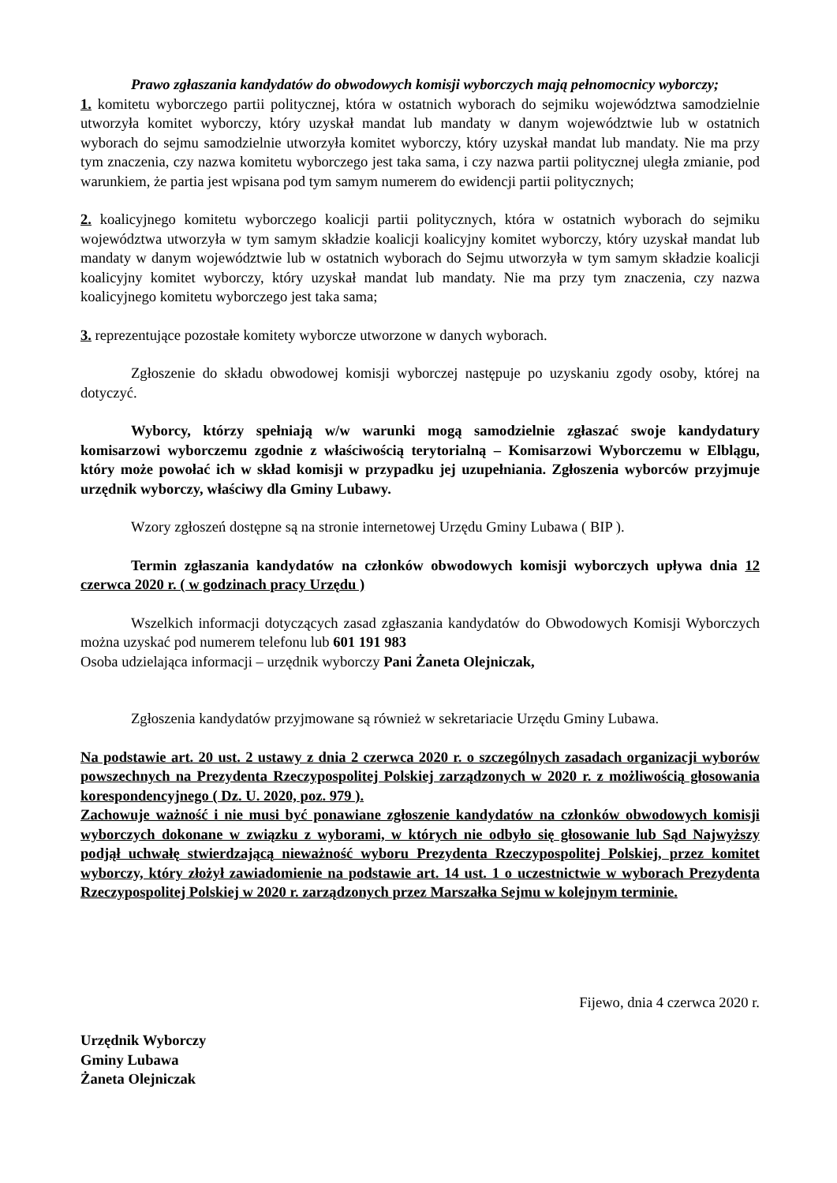Prawo zgłaszania kandydatów do obwodowych komisji wyborczych mają pełnomocnicy wyborczy;
1. komitetu wyborczego partii politycznej, która w ostatnich wyborach do sejmiku województwa samodzielnie utworzyła komitet wyborczy, który uzyskał mandat lub mandaty w danym województwie lub w ostatnich wyborach do sejmu samodzielnie utworzyła komitet wyborczy, który uzyskał mandat lub mandaty. Nie ma przy tym znaczenia, czy nazwa komitetu wyborczego jest taka sama, i czy nazwa partii politycznej uległa zmianie, pod warunkiem, że partia jest wpisana pod tym samym numerem do ewidencji partii politycznych;
2. koalicyjnego komitetu wyborczego koalicji partii politycznych, która w ostatnich wyborach do sejmiku województwa utworzyła w tym samym składzie koalicji koalicyjny komitet wyborczy, który uzyskał mandat lub mandaty w danym województwie lub w ostatnich wyborach do Sejmu utworzyła w tym samym składzie koalicji koalicyjny komitet wyborczy, który uzyskał mandat lub mandaty. Nie ma przy tym znaczenia, czy nazwa koalicyjnego komitetu wyborczego jest taka sama;
3. reprezentujące pozostałe komitety wyborcze utworzone w danych wyborach.
Zgłoszenie do składu obwodowej komisji wyborczej następuje po uzyskaniu zgody osoby, której na dotyczyć.
Wyborcy, którzy spełniają w/w warunki mogą samodzielnie zgłaszać swoje kandydatury komisarzowi wyborczemu zgodnie z właściwością terytorialną – Komisarzowi Wyborczemu w Elblągu, który może powołać ich w skład komisji w przypadku jej uzupełniania. Zgłoszenia wyborców przyjmuje urzędnik wyborczy, właściwy dla Gminy Lubawy.
Wzory zgłoszeń dostępne są na stronie internetowej Urzędu Gminy Lubawa ( BIP ).
Termin zgłaszania kandydatów na członków obwodowych komisji wyborczych upływa dnia 12 czerwca 2020 r. ( w godzinach pracy Urzędu )
Wszelkich informacji dotyczących zasad zgłaszania kandydatów do Obwodowych Komisji Wyborczych można uzyskać pod numerem telefonu lub 601 191 983
Osoba udzielająca informacji – urzędnik wyborczy Pani Żaneta Olejniczak,
Zgłoszenia kandydatów przyjmowane są również w sekretariacie Urzędu Gminy Lubawa.
Na podstawie art. 20 ust. 2 ustawy z dnia 2 czerwca 2020 r. o szczególnych zasadach organizacji wyborów powszechnych na Prezydenta Rzeczypospolitej Polskiej zarządzonych w 2020 r. z możliwością głosowania korespondencyjnego ( Dz. U. 2020, poz. 979 ).
Zachowuje ważność i nie musi być ponawiane zgłoszenie kandydatów na członków obwodowych komisji wyborczych dokonane w związku z wyborami, w których nie odbyło się głosowanie lub Sąd Najwyższy podjął uchwałę stwierdzającą nieważność wyboru Prezydenta Rzeczypospolitej Polskiej, przez komitet wyborczy, który złożył zawiadomienie na podstawie art. 14 ust. 1 o uczestnictwie w wyborach Prezydenta Rzeczypospolitej Polskiej w 2020 r. zarządzonych przez Marszałka Sejmu w kolejnym terminie.
Fijewo, dnia 4 czerwca 2020 r.
Urzędnik Wyborczy
Gminy Lubawa
Żaneta Olejniczak